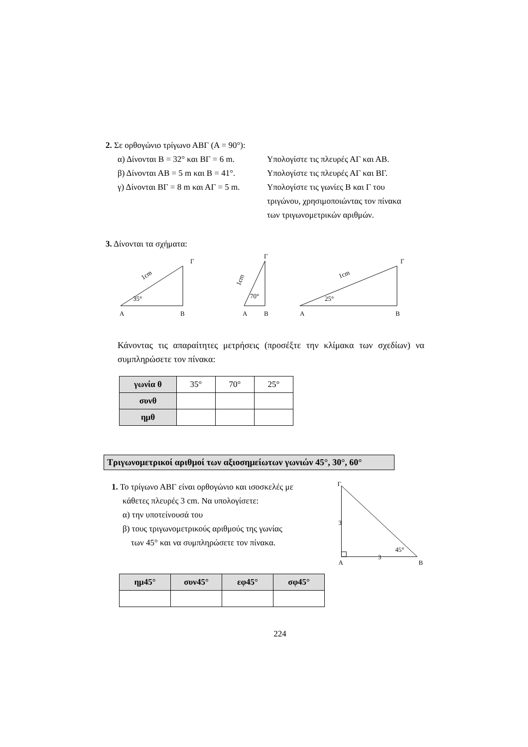2. Σε ορθογώνιο τρίγωνο ΑΒΓ (Α = 90°):
α) Δίνονται Β = 32° και ΒΓ = 6 m.
Υπολογίστε τις πλευρές ΑΓ και ΑΒ.
β) Δίνονται ΑΒ = 5 m και Β = 41°.
Υπολογίστε τις πλευρές ΑΓ και ΒΓ.
γ) Δίνονται ΒΓ = 8 m και ΑΓ = 5 m.
Υπολογίστε τις γωνίες Β και Γ του
τριγώνου, χρησιμοποιώντας τον πίνακα
των τριγωνομετρικών αριθμών.
3. Δίνονται τα σχήματα:
35°
Γ
Α
Β
1cm
70°
Γ
Α
Β
1cm
25°
Γ
Α
Β
1cm
Κάνοντας τις απαραίτητες μετρήσεις (προσέξτε την κλίμακα των σχεδίων) να συμπληρώσετε τον πίνακα:
| γωνία θ | 35° | 70° | 25° |
| συνθ | | | |
| ημθ | | | |
Τριγωνομετρικοί αριθμοί των αξιοσημείωτων γωνιών 45°, 30°, 60°
1. Το τρίγωνο ΑΒΓ είναι ορθογώνιο και ισοσκελές με
κάθετες πλευρές 3 cm. Να υπολογίσετε:
α) την υποτείνουσά του
β) τους τριγωνομετρικούς αριθμούς της γωνίας
των 45° και να συμπληρώσετε τον πίνακα.
Γ
Α
Β
3
3
45°
| ημ45° | συν45° | εφ45° | σφ45° |
224